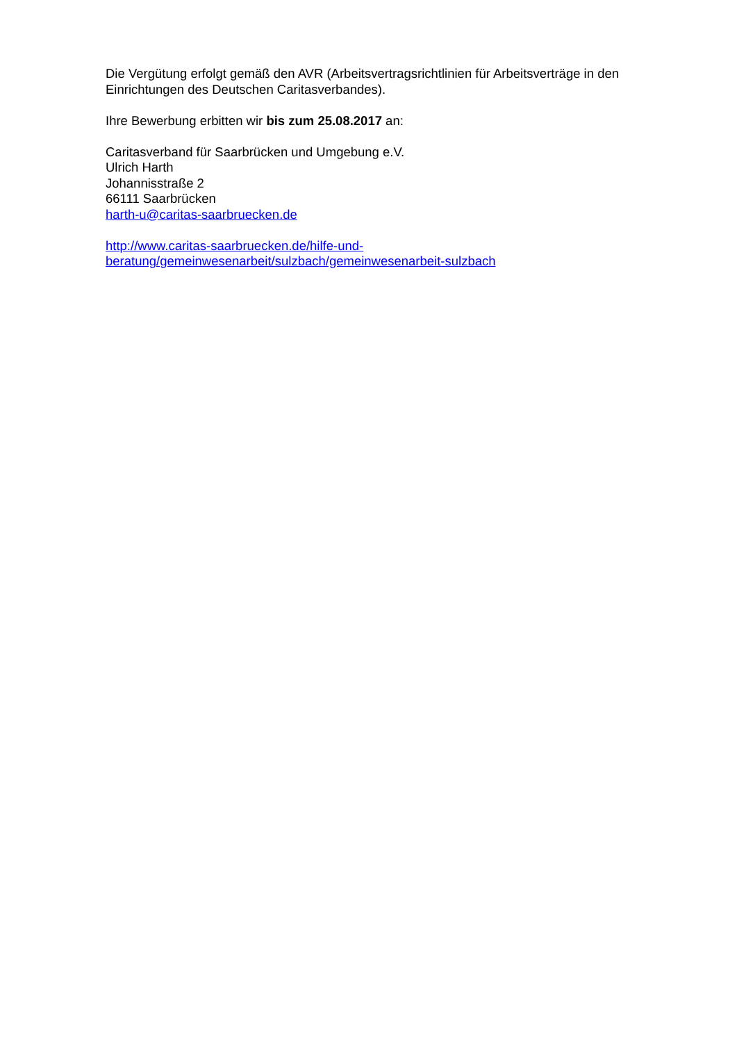Die Vergütung erfolgt gemäß den AVR (Arbeitsvertragsrichtlinien für Arbeitsverträge in den Einrichtungen des Deutschen Caritasverbandes).
Ihre Bewerbung erbitten wir bis zum 25.08.2017 an:
Caritasverband für Saarbrücken und Umgebung e.V.
Ulrich Harth
Johannisstraße 2
66111 Saarbrücken
harth-u@caritas-saarbruecken.de
http://www.caritas-saarbruecken.de/hilfe-und-
beratung/gemeinwesenarbeit/sulzbach/gemeinwesenarbeit-sulzbach